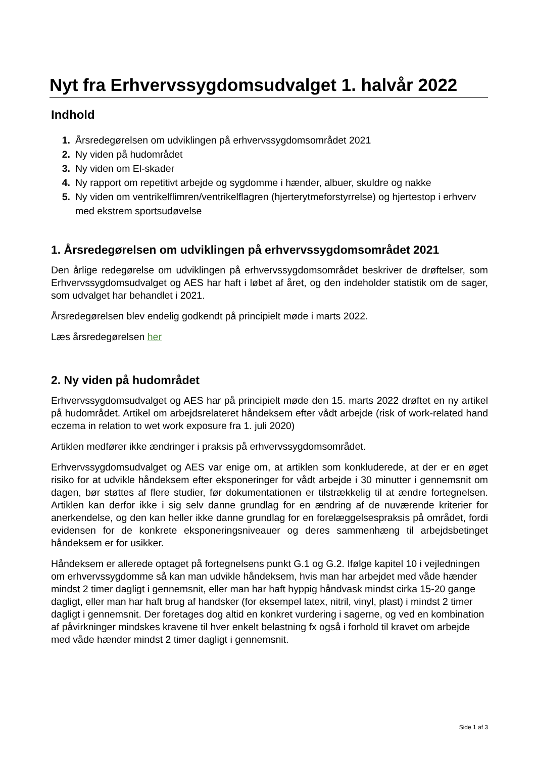Nyt fra Erhvervssygdomsudvalget 1. halvår 2022
Indhold
1. Årsredegørelsen om udviklingen på erhvervssygdomsområdet 2021
2. Ny viden på hudområdet
3. Ny viden om El-skader
4. Ny rapport om repetitivt arbejde og sygdomme i hænder, albuer, skuldre og nakke
5. Ny viden om ventrikelflimren/ventrikelflagren (hjerterytmeforstyrrelse) og hjertestop i erhverv med ekstrem sportsudøvelse
1. Årsredegørelsen om udviklingen på erhvervssygdomsområdet 2021
Den årlige redegørelse om udviklingen på erhvervssygdomsområdet beskriver de drøftelser, som Erhvervssygdomsudvalget og AES har haft i løbet af året, og den indeholder statistik om de sager, som udvalget har behandlet i 2021.
Årsredegørelsen blev endelig godkendt på principielt møde i marts 2022.
Læs årsredegørelsen her
2. Ny viden på hudområdet
Erhvervssygdomsudvalget og AES har på principielt møde den 15. marts 2022 drøftet en ny artikel på hudområdet. Artikel om arbejdsrelateret håndeksem efter vådt arbejde (risk of work-related hand eczema in relation to wet work exposure fra 1. juli 2020)
Artiklen medfører ikke ændringer i praksis på erhvervssygdomsområdet.
Erhvervssygdomsudvalget og AES var enige om, at artiklen som konkluderede, at der er en øget risiko for at udvikle håndeksem efter eksponeringer for vådt arbejde i 30 minutter i gennemsnit om dagen, bør støttes af flere studier, før dokumentationen er tilstrækkelig til at ændre fortegnelsen. Artiklen kan derfor ikke i sig selv danne grundlag for en ændring af de nuværende kriterier for anerkendelse, og den kan heller ikke danne grundlag for en forelæggelsespraksis på området, fordi evidensen for de konkrete eksponeringsniveauer og deres sammenhæng til arbejdsbetinget håndeksem er for usikker.
Håndeksem er allerede optaget på fortegnelsens punkt G.1 og G.2. Ifølge kapitel 10 i vejledningen om erhvervssygdomme så kan man udvikle håndeksem, hvis man har arbejdet med våde hænder mindst 2 timer dagligt i gennemsnit, eller man har haft hyppig håndvask mindst cirka 15-20 gange dagligt, eller man har haft brug af handsker (for eksempel latex, nitril, vinyl, plast) i mindst 2 timer dagligt i gennemsnit. Der foretages dog altid en konkret vurdering i sagerne, og ved en kombination af påvirkninger mindskes kravene til hver enkelt belastning fx også i forhold til kravet om arbejde med våde hænder mindst 2 timer dagligt i gennemsnit.
Side 1 af 3